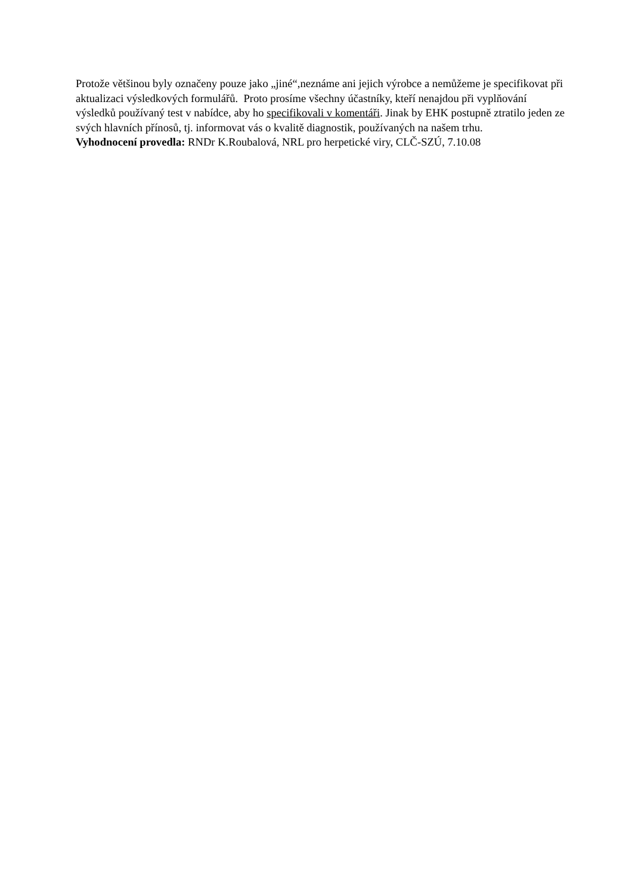Protože většinou byly označeny pouze jako „jiné“,neznáme ani jejich výrobce a nemůžeme je specifikovat při aktualizaci výsledkových formulářů. Proto prosíme všechny účastníky, kteří nenajdou při vyplňování výsledků používaný test v nabídce, aby ho specifikovali v komentáři. Jinak by EHK postupně ztratilo jeden ze svých hlavních přínosů, tj. informovat vás o kvalitě diagnostik, používaných na našem trhu.
Vyhodnocení provedla: RNDr K.Roubalová, NRL pro herpetické viry, CLČ-SZÚ, 7.10.08